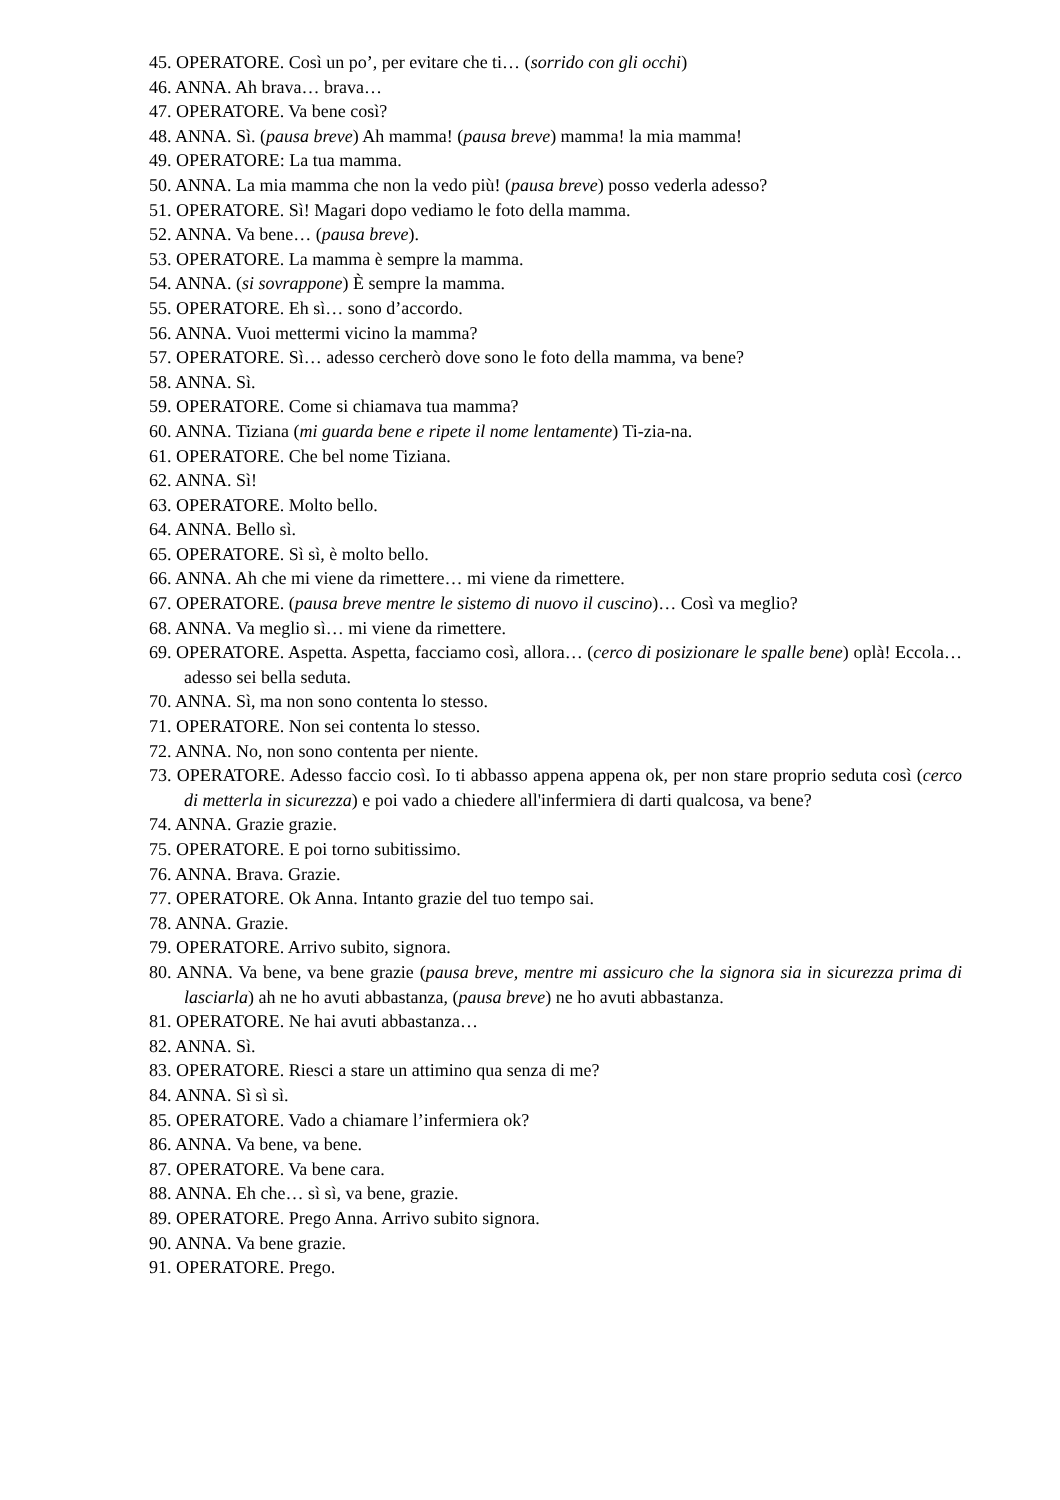45. OPERATORE. Così un po’, per evitare che ti… (sorrido con gli occhi)
46. ANNA. Ah brava… brava…
47. OPERATORE. Va bene così?
48. ANNA. Sì. (pausa breve) Ah mamma! (pausa breve) mamma! la mia mamma!
49. OPERATORE: La tua mamma.
50. ANNA. La mia mamma che non la vedo più! (pausa breve) posso vederla adesso?
51. OPERATORE. Sì! Magari dopo vediamo le foto della mamma.
52. ANNA. Va bene… (pausa breve).
53. OPERATORE. La mamma è sempre la mamma.
54. ANNA. (si sovrappone) È sempre la mamma.
55. OPERATORE. Eh sì… sono d’accordo.
56. ANNA. Vuoi mettermi vicino la mamma?
57. OPERATORE. Sì… adesso cercherò dove sono le foto della mamma, va bene?
58. ANNA. Sì.
59. OPERATORE. Come si chiamava tua mamma?
60. ANNA. Tiziana (mi guarda bene e ripete il nome lentamente) Ti-zia-na.
61. OPERATORE. Che bel nome Tiziana.
62. ANNA. Sì!
63. OPERATORE. Molto bello.
64. ANNA. Bello sì.
65. OPERATORE. Sì sì, è molto bello.
66. ANNA. Ah che mi viene da rimettere… mi viene da rimettere.
67. OPERATORE. (pausa breve mentre le sistemo di nuovo il cuscino)… Così va meglio?
68. ANNA. Va meglio sì… mi viene da rimettere.
69. OPERATORE. Aspetta. Aspetta, facciamo così, allora… (cerco di posizionare le spalle bene) oplà! Eccola… adesso sei bella seduta.
70. ANNA. Sì, ma non sono contenta lo stesso.
71. OPERATORE. Non sei contenta lo stesso.
72. ANNA. No, non sono contenta per niente.
73. OPERATORE. Adesso faccio così. Io ti abbasso appena appena ok, per non stare proprio seduta così (cerco di metterla in sicurezza) e poi vado a chiedere all'infermiera di darti qualcosa, va bene?
74. ANNA. Grazie grazie.
75. OPERATORE. E poi torno subitissimo.
76. ANNA. Brava. Grazie.
77. OPERATORE. Ok Anna. Intanto grazie del tuo tempo sai.
78. ANNA. Grazie.
79. OPERATORE. Arrivo subito, signora.
80. ANNA. Va bene, va bene grazie (pausa breve, mentre mi assicuro che la signora sia in sicurezza prima di lasciarla) ah ne ho avuti abbastanza, (pausa breve) ne ho avuti abbastanza.
81. OPERATORE. Ne hai avuti abbastanza…
82. ANNA. Sì.
83. OPERATORE. Riesci a stare un attimino qua senza di me?
84. ANNA. Sì sì sì.
85. OPERATORE. Vado a chiamare l’infermiera ok?
86. ANNA. Va bene, va bene.
87. OPERATORE. Va bene cara.
88. ANNA. Eh che… sì sì, va bene, grazie.
89. OPERATORE. Prego Anna. Arrivo subito signora.
90. ANNA. Va bene grazie.
91. OPERATORE. Prego.